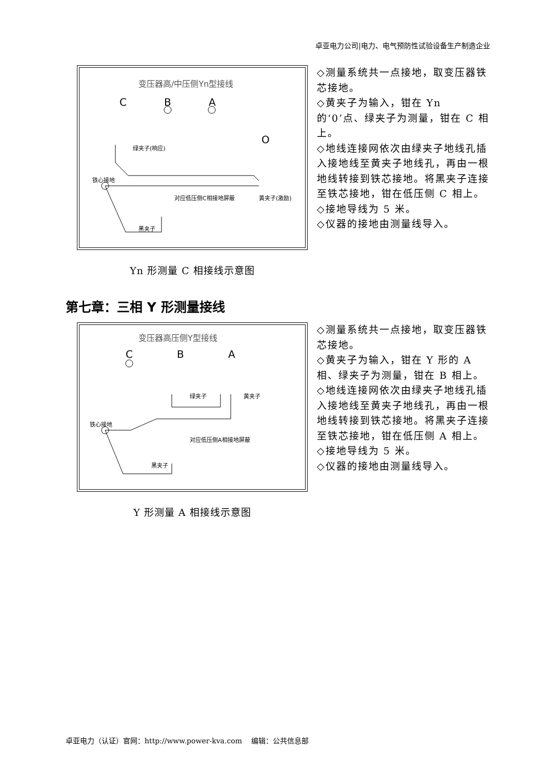卓亚电力公司|电力、电气预防性试验设备生产制造企业
变压器高/中压侧Yn型接线
C B A
O
绿夹子(响应)
铁心接地
对应低压侧C相接地屏蔽 黄夹子(激励)
黑夹子
Yn 形测量 C 相接线示意图
◇测量系统共一点接地，取变压器铁芯接地。
◇黄夹子为输入，钳在 Yn 的‘0’点、绿夹子为测量，钳在 C 相上。
◇地线连接网依次由绿夹子地线孔插入接地线至黄夹子地线孔，再由一根地线转接到铁芯接地。将黑夹子连接至铁芯接地，钳在低压侧 C 相上。
◇接地导线为 5 米。
◇仪器的接地由测量线导入。
第七章：三相 Y 形测量接线
变压器高压侧Y型接线
C B A
绿夹子 黄夹子
铁心接地
对应低压侧A相接地屏蔽
黑夹子
Y 形测量 A 相接线示意图
◇测量系统共一点接地，取变压器铁芯接地。
◇黄夹子为输入，钳在 Y 形的 A 相、绿夹子为测量，钳在 B 相上。
◇地线连接网依次由绿夹子地线孔插入接地线至黄夹子地线孔，再由一根地线转接到铁芯接地。将黑夹子连接至铁芯接地，钳在低压侧 A 相上。
◇接地导线为 5 米。
◇仪器的接地由测量线导入。
卓亚电力（认证）官网：http://www.power-kva.com　 编辑：公共信息部